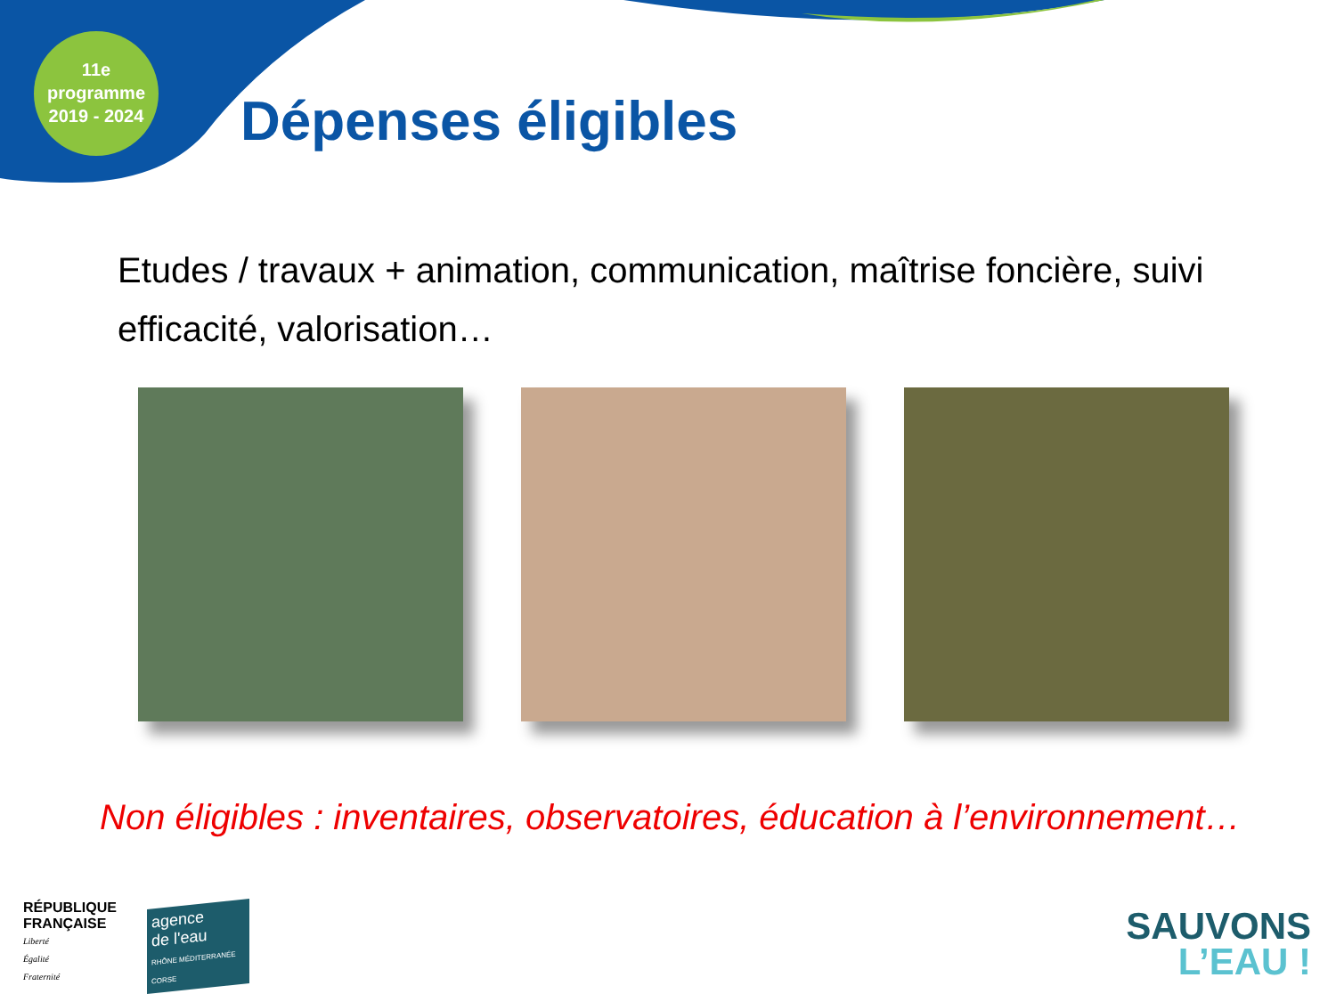11e
programme
2019 - 2024
Dépenses éligibles
Etudes / travaux + animation, communication, maîtrise foncière, suivi efficacité, valorisation…
Non éligibles : inventaires, observatoires, éducation à l’environnement…
RÉPUBLIQUE
FRANÇAISE
Liberté
Égalité
Fraternité
agence
de l'eau
RHÔNE MÉDITERRANÉE CORSE
SAUVONS
L’EAU !